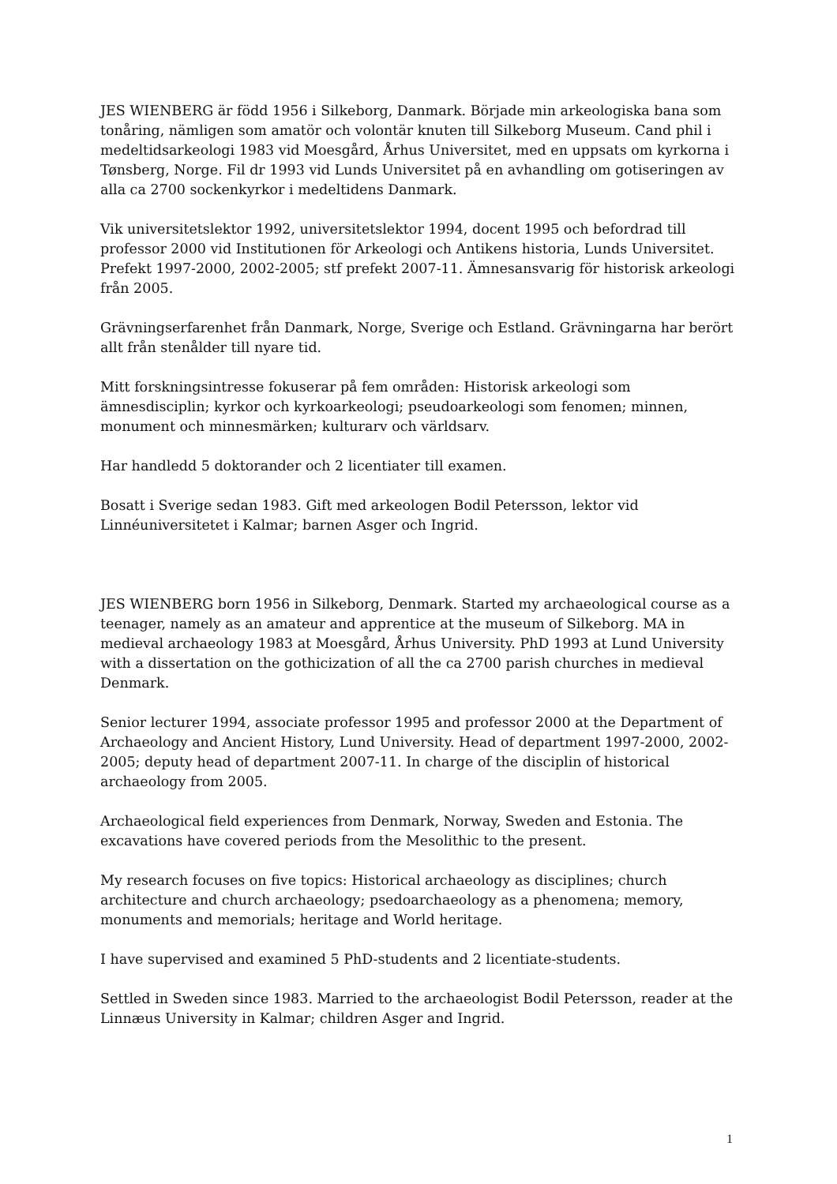JES WIENBERG är född 1956 i Silkeborg, Danmark. Började min arkeologiska bana som tonåring, nämligen som amatör och volontär knuten till Silkeborg Museum. Cand phil i medeltidsarkeologi 1983 vid Moesgård, Århus Universitet, med en uppsats om kyrkorna i Tønsberg, Norge. Fil dr 1993 vid Lunds Universitet på en avhandling om gotiseringen av alla ca 2700 sockenkyrkor i medeltidens Danmark.
Vik universitetslektor 1992, universitetslektor 1994, docent 1995 och befordrad till professor 2000 vid Institutionen för Arkeologi och Antikens historia, Lunds Universitet. Prefekt 1997-2000, 2002-2005; stf prefekt 2007-11. Ämnesansvarig för historisk arkeologi från 2005.
Grävningserfarenhet från Danmark, Norge, Sverige och Estland. Grävningarna har berört allt från stenålder till nyare tid.
Mitt forskningsintresse fokuserar på fem områden: Historisk arkeologi som ämnesdisciplin; kyrkor och kyrkoarkeologi; pseudoarkeologi som fenomen; minnen, monument och minnesmärken; kulturarv och världsarv.
Har handledd 5 doktorander och 2 licentiater till examen.
Bosatt i Sverige sedan 1983. Gift med arkeologen Bodil Petersson, lektor vid Linnéuniversitetet i Kalmar; barnen Asger och Ingrid.
JES WIENBERG born 1956 in Silkeborg, Denmark. Started my archaeological course as a teenager, namely as an amateur and apprentice at the museum of Silkeborg. MA in medieval archaeology 1983 at Moesgård, Århus University. PhD 1993 at Lund University with a dissertation on the gothicization of all the ca 2700 parish churches in medieval Denmark.
Senior lecturer 1994, associate professor 1995 and professor 2000 at the Department of Archaeology and Ancient History, Lund University. Head of department 1997-2000, 2002-2005; deputy head of department 2007-11. In charge of the disciplin of historical archaeology from 2005.
Archaeological field experiences from Denmark, Norway, Sweden and Estonia. The excavations have covered periods from the Mesolithic to the present.
My research focuses on five topics: Historical archaeology as disciplines; church architecture and church archaeology; psedoarchaeology as a phenomena; memory, monuments and memorials; heritage and World heritage.
I have supervised and examined 5 PhD-students and 2 licentiate-students.
Settled in Sweden since 1983. Married to the archaeologist Bodil Petersson, reader at the Linnæus University in Kalmar; children Asger and Ingrid.
1